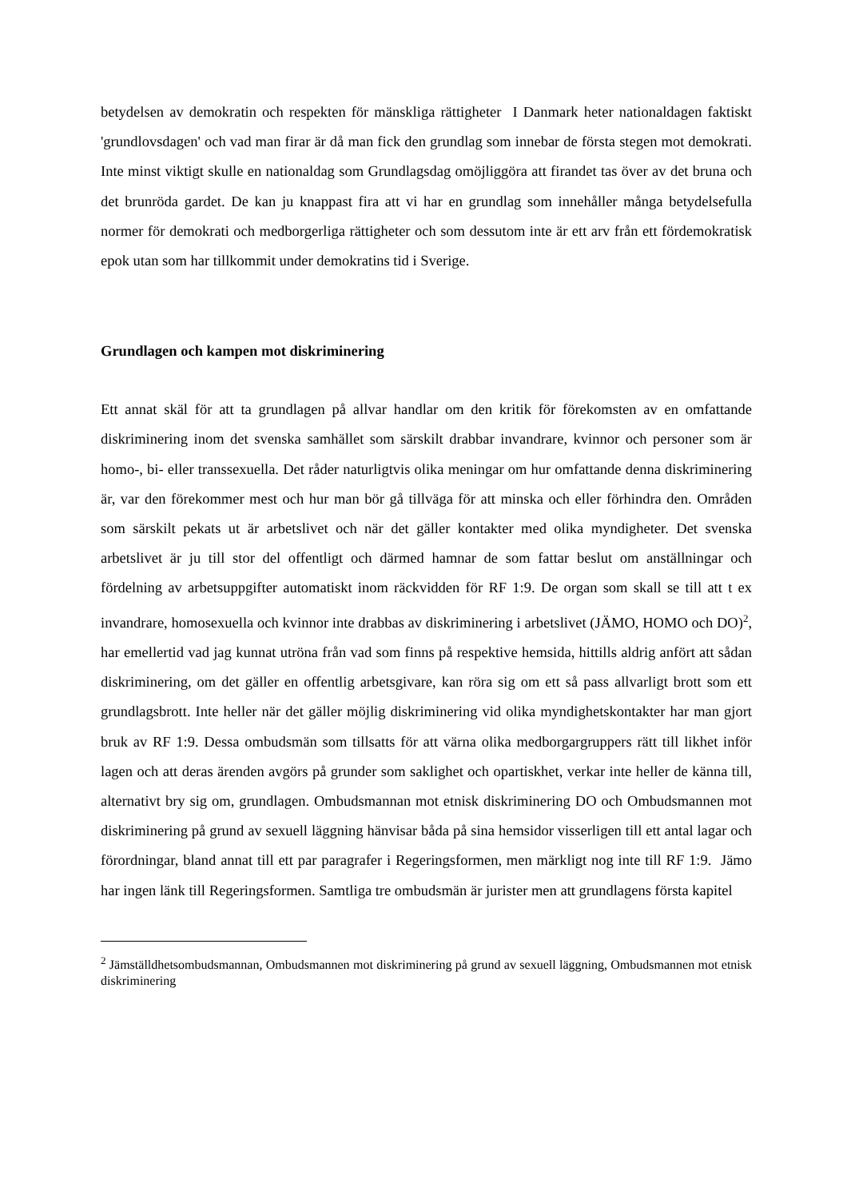betydelsen av demokratin och respekten för mänskliga rättigheter I Danmark heter nationaldagen faktiskt 'grundlovsdagen' och vad man firar är då man fick den grundlag som innebar de första stegen mot demokrati. Inte minst viktigt skulle en nationaldag som Grundlagsdag omöjliggöra att firandet tas över av det bruna och det brunröda gardet. De kan ju knappast fira att vi har en grundlag som innehåller många betydelsefulla normer för demokrati och medborgerliga rättigheter och som dessutom inte är ett arv från ett fördemokratisk epok utan som har tillkommit under demokratins tid i Sverige.
Grundlagen och kampen mot diskriminering
Ett annat skäl för att ta grundlagen på allvar handlar om den kritik för förekomsten av en omfattande diskriminering inom det svenska samhället som särskilt drabbar invandrare, kvinnor och personer som är homo-, bi- eller transsexuella. Det råder naturligtvis olika meningar om hur omfattande denna diskriminering är, var den förekommer mest och hur man bör gå tillväga för att minska och eller förhindra den. Områden som särskilt pekats ut är arbetslivet och när det gäller kontakter med olika myndigheter. Det svenska arbetslivet är ju till stor del offentligt och därmed hamnar de som fattar beslut om anställningar och fördelning av arbetsuppgifter automatiskt inom räckvidden för RF 1:9. De organ som skall se till att t ex invandrare, homosexuella och kvinnor inte drabbas av diskriminering i arbetslivet (JÄMO, HOMO och DO)<sup>2</sup>, har emellertid vad jag kunnat utröna från vad som finns på respektive hemsida, hittills aldrig anfört att sådan diskriminering, om det gäller en offentlig arbetsgivare, kan röra sig om ett så pass allvarligt brott som ett grundlagsbrott. Inte heller när det gäller möjlig diskriminering vid olika myndighetskontakter har man gjort bruk av RF 1:9. Dessa ombudsmän som tillsatts för att värna olika medborgargruppers rätt till likhet inför lagen och att deras ärenden avgörs på grunder som saklighet och opartiskhet, verkar inte heller de känna till, alternativt bry sig om, grundlagen. Ombudsmannan mot etnisk diskriminering DO och Ombudsmannen mot diskriminering på grund av sexuell läggning hänvisar båda på sina hemsidor visserligen till ett antal lagar och förordningar, bland annat till ett par paragrafer i Regeringsformen, men märkligt nog inte till RF 1:9. Jämo har ingen länk till Regeringsformen. Samtliga tre ombudsmän är jurister men att grundlagens första kapitel
<sup>2</sup> Jämställdhetsombudsmannan, Ombudsmannen mot diskriminering på grund av sexuell läggning, Ombudsmannen mot etnisk diskriminering